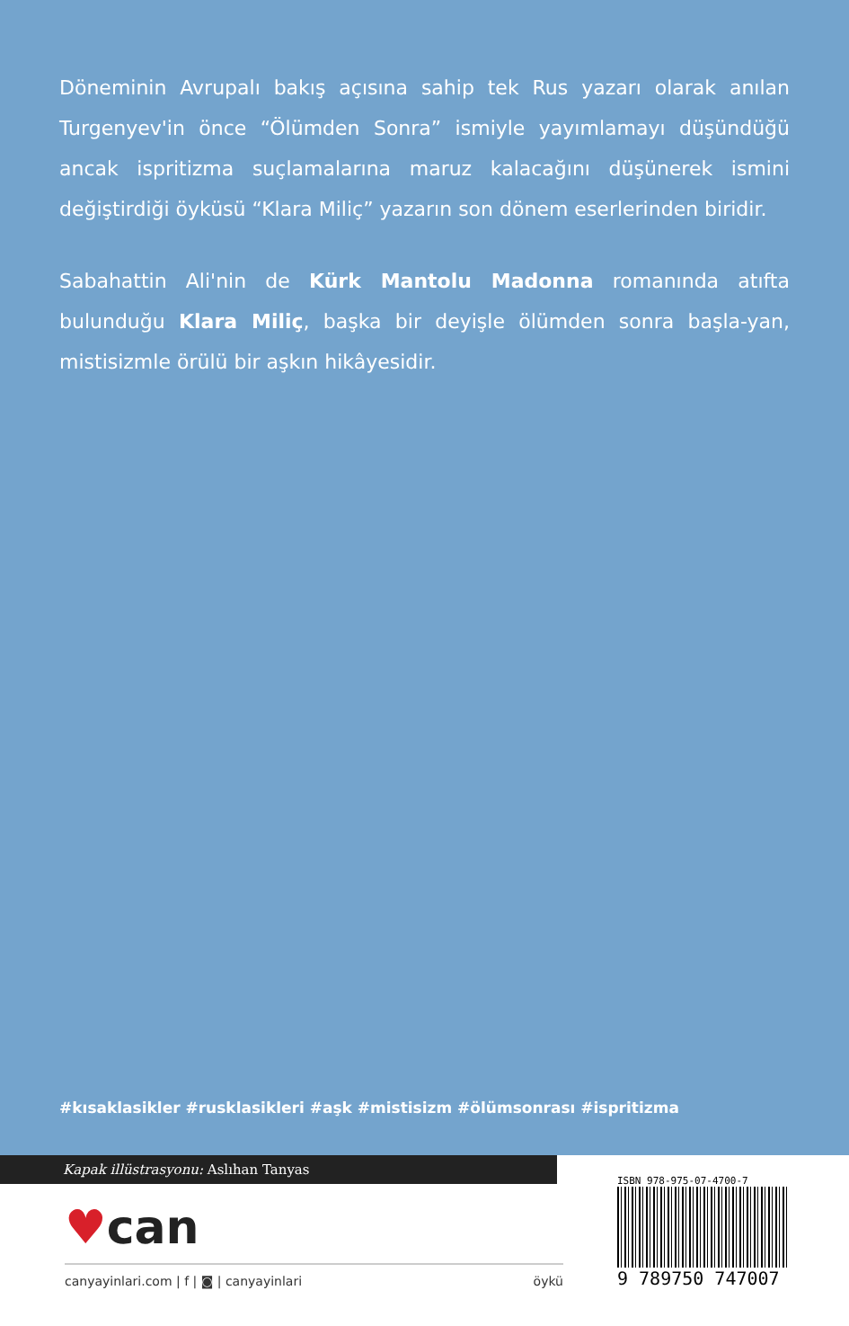Döneminin Avrupalı bakış açısına sahip tek Rus yazarı olarak anılan Turgenyev'in önce “Ölümden Sonra” ismiyle yayımlamayı düşündüğü ancak ispritizma suçlamalarına maruz kalacağını düşünerek ismini değiştirdiği öyküsü “Klara Miliç” yazarın son dönem eserlerinden biridir.
Sabahattin Ali'nin de Kürk Mantolu Madonna romanında atıfta bulunduğu Klara Miliç, başka bir deyişle ölümden sonra başla-yan, mistisizmle örülü bir aşkın hikâyesidir.
#kısaklasikler #rusklasikleri #aşk #mistisizm #ölümsonrası #ispritizma
Kapak illüstrasyonu: Aslıhan Tanyas
♥can
canyayinlari.com | f | ◙ | canyayinlari öykü
ISBN 978-975-07-4700-7
9 789750 747007